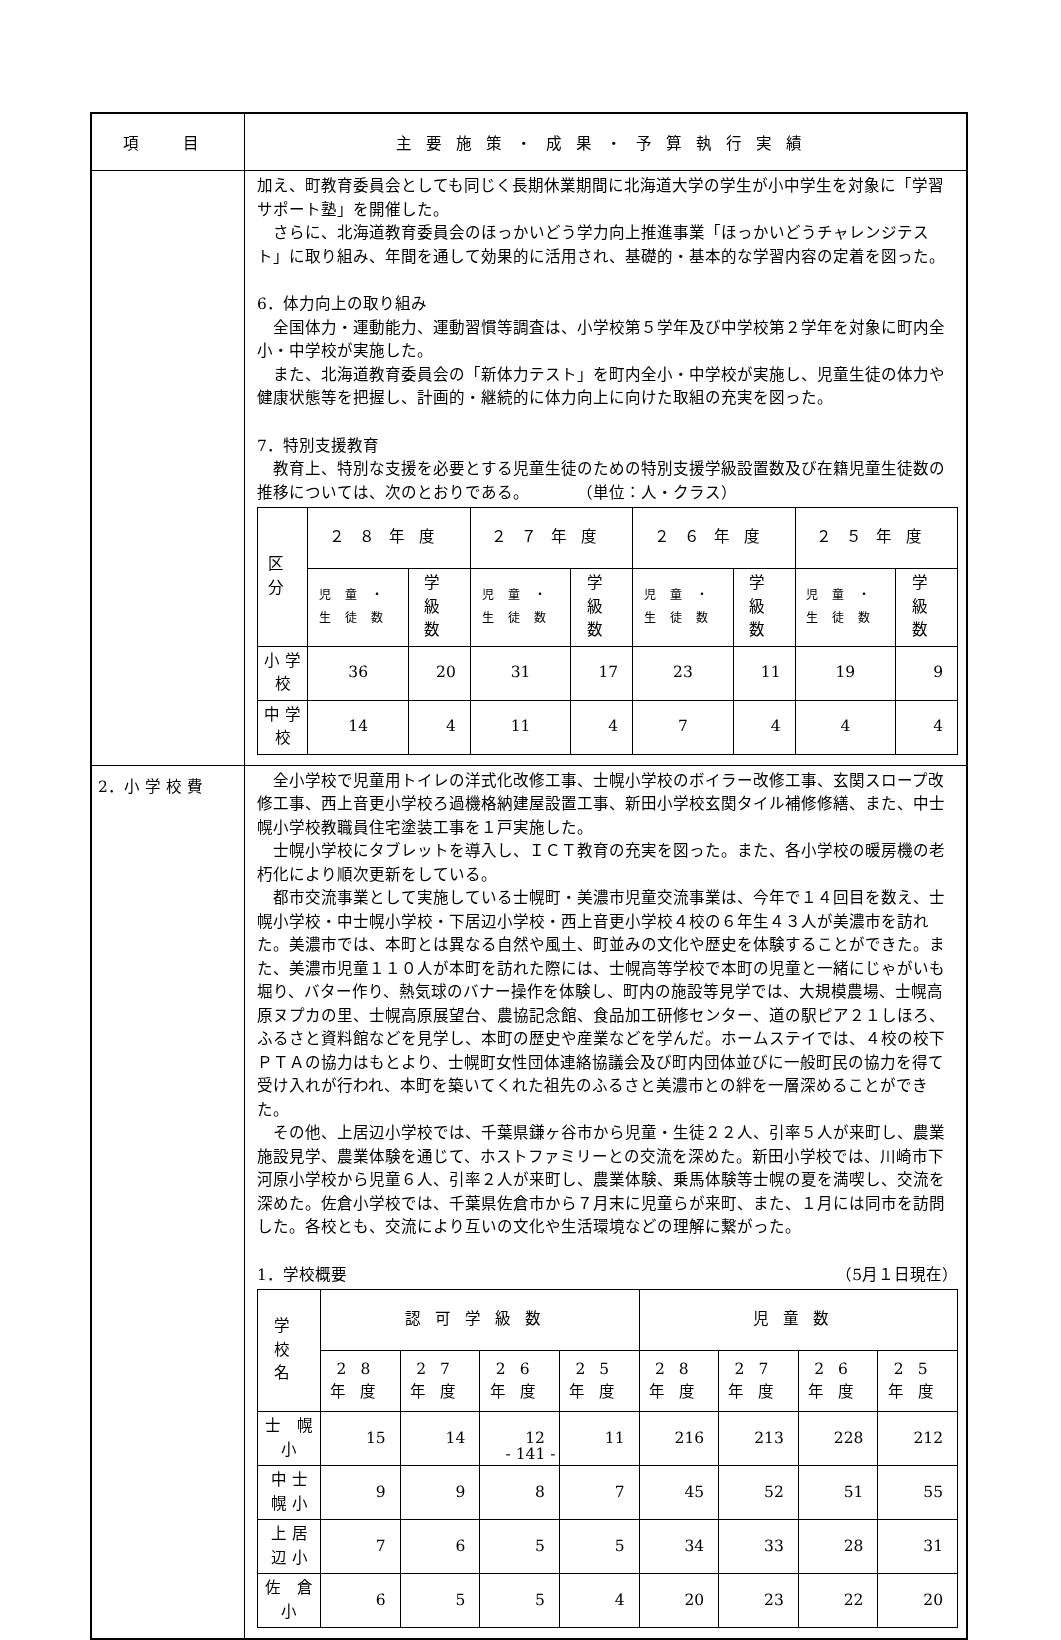| 項 目 | 主要施策・成果・予算執行実績 |
| --- | --- |
| | 加え、町教育委員会としても同じく長期休業期間に北海道大学の学生が小中学生を対象に「学習サポート塾」を開催した。 さらに、北海道教育委員会のほっかいどう学力向上推進事業「ほっかいどうチャレンジテスト」に取り組み、年間を通して効果的に活用され、基礎的・基本的な学習内容の定着を図った。 6．体力向上の取り組み 全国体力・運動能力、運動習慣等調査は、小学校第５学年及び中学校第２学年を対象に町内全小・中学校が実施した。 また、北海道教育委員会の「新体力テスト」を町内全小・中学校が実施し、児童生徒の体力や健康状態等を把握し、計画的・継続的に体力向上に向けた取組の充実を図った。 7．特別支援教育 教育上、特別な支援を必要とする児童生徒のための特別支援学級設置数及び在籍児童生徒数の推移については、次のとおりである。 （単位：人・クラス） / 区分 / ２８年度 / / ２７年度 / / ２６年度 / / ２５年度 / / / --- / --- / --- / --- / --- / --- / --- / --- / --- / / / 児童・生徒数 / 学級数 / 児童・生徒数 / 学級数 / 児童・生徒数 / 学級数 / 児童・生徒数 / 学級数 / / 小 学 校 / 36 / 20 / 31 / 17 / 23 / 11 / 19 / 9 / / 中 学 校 / 14 / 4 / 11 / 4 / 7 / 4 / 4 / 4 / |
| 2．小 学 校 費 | 全小学校で児童用トイレの洋式化改修工事、士幌小学校のボイラー改修工事、玄関スロープ改修工事、西上音更小学校ろ過機格納建屋設置工事、新田小学校玄関タイル補修修繕、また、中士幌小学校教職員住宅塗装工事を１戸実施した。 士幌小学校にタブレットを導入し、ＩＣＴ教育の充実を図った。また、各小学校の暖房機の老朽化により順次更新をしている。 都市交流事業として実施している士幌町・美濃市児童交流事業は、今年で１４回目を数え、士幌小学校・中士幌小学校・下居辺小学校・西上音更小学校４校の６年生４３人が美濃市を訪れた。美濃市では、本町とは異なる自然や風土、町並みの文化や歴史を体験することができた。また、美濃市児童１１０人が本町を訪れた際には、士幌高等学校で本町の児童と一緒にじゃがいも堀り、バター作り、熱気球のバナー操作を体験し、町内の施設等見学では、大規模農場、士幌高原ヌプカの里、士幌高原展望台、農協記念館、食品加工研修センター、道の駅ピア２１しほろ、ふるさと資料館などを見学し、本町の歴史や産業などを学んだ。ホームステイでは、４校の校下ＰＴＡの協力はもとより、士幌町女性団体連絡協議会及び町内団体並びに一般町民の協力を得て受け入れが行われ、本町を築いてくれた祖先のふるさと美濃市との絆を一層深めることができた。 その他、上居辺小学校では、千葉県鎌ヶ谷市から児童・生徒２２人、引率５人が来町し、農業施設見学、農業体験を通じて、ホストファミリーとの交流を深めた。新田小学校では、川崎市下河原小学校から児童６人、引率２人が来町し、農業体験、乗馬体験等士幌の夏を満喫し、交流を深めた。佐倉小学校では、千葉県佐倉市から７月末に児童らが来町、また、１月には同市を訪問した。各校とも、交流により互いの文化や生活環境などの理解に繋がった。 1．学校概要 （5月１日現在） / 学校名 / 認可学級数 / / / / 児童数 / / / / / --- / --- / --- / --- / --- / --- / --- / --- / --- / / / 28年度 / 27年度 / 26年度 / 25年度 / 28年度 / 27年度 / 26年度 / 25年度 / / 士 幌 小 / 15 / 14 / 12 / 11 / 216 / 213 / 228 / 212 / / 中 士 幌 小 / 9 / 9 / 8 / 7 / 45 / 52 / 51 / 55 / / 上 居 辺 小 / 7 / 6 / 5 / 5 / 34 / 33 / 28 / 31 / / 佐 倉 小 / 6 / 5 / 5 / 4 / 20 / 23 / 22 / 20 / |
- 141 -